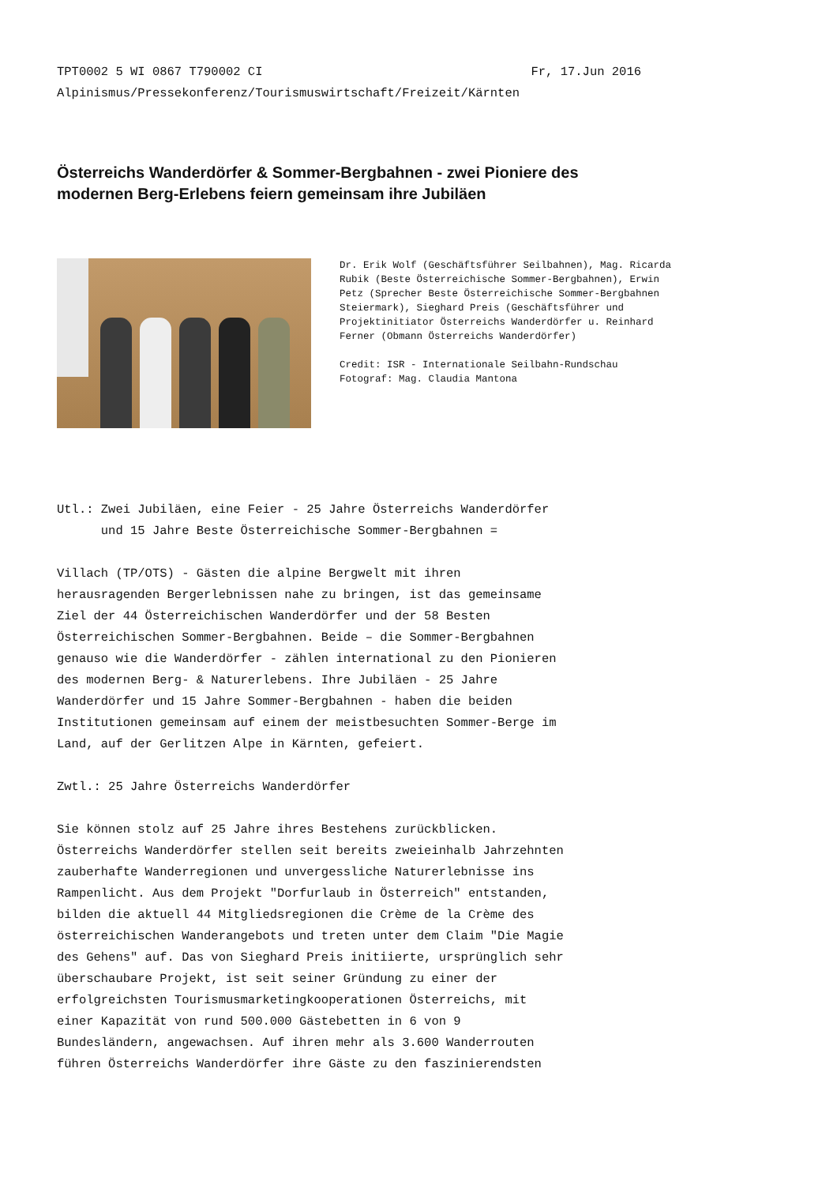TPT0002 5 WI 0867 T790002 CI Fr, 17.Jun 2016
Alpinismus/Pressekonferenz/Tourismuswirtschaft/Freizeit/Kärnten
Österreichs Wanderdörfer & Sommer-Bergbahnen - zwei Pioniere des modernen Berg-Erlebens feiern gemeinsam ihre Jubiläen
Dr. Erik Wolf (Geschäftsführer Seilbahnen), Mag. Ricarda Rubik (Beste Österreichische Sommer-Bergbahnen), Erwin Petz (Sprecher Beste Österreichische Sommer-Bergbahnen Steiermark), Sieghard Preis (Geschäftsführer und Projektinitiator Österreichs Wanderdörfer u. Reinhard Ferner (Obmann Österreichs Wanderdörfer) Credit: ISR - Internationale Seilbahn-Rundschau Fotograf: Mag. Claudia Mantona
Utl.: Zwei Jubiläen, eine Feier - 25 Jahre Österreichs Wanderdörfer und 15 Jahre Beste Österreichische Sommer-Bergbahnen = Villach (TP/OTS) - Gästen die alpine Bergwelt mit ihren herausragenden Bergerlebnissen nahe zu bringen, ist das gemeinsame Ziel der 44 Österreichischen Wanderdörfer und der 58 Besten Österreichischen Sommer-Bergbahnen. Beide – die Sommer-Bergbahnen genauso wie die Wanderdörfer - zählen international zu den Pionieren des modernen Berg- & Naturerlebens. Ihre Jubiläen - 25 Jahre Wanderdörfer und 15 Jahre Sommer-Bergbahnen - haben die beiden Institutionen gemeinsam auf einem der meistbesuchten Sommer-Berge im Land, auf der Gerlitzen Alpe in Kärnten, gefeiert. Zwtl.: 25 Jahre Österreichs Wanderdörfer Sie können stolz auf 25 Jahre ihres Bestehens zurückblicken. Österreichs Wanderdörfer stellen seit bereits zweieinhalb Jahrzehnten zauberhafte Wanderregionen und unvergessliche Naturerlebnisse ins Rampenlicht. Aus dem Projekt "Dorfurlaub in Österreich" entstanden, bilden die aktuell 44 Mitgliedsregionen die Crème de la Crème des österreichischen Wanderangebots und treten unter dem Claim "Die Magie des Gehens" auf. Das von Sieghard Preis initiierte, ursprünglich sehr überschaubare Projekt, ist seit seiner Gründung zu einer der erfolgreichsten Tourismusmarketingkooperationen Österreichs, mit einer Kapazität von rund 500.000 Gästebetten in 6 von 9 Bundesländern, angewachsen. Auf ihren mehr als 3.600 Wanderrouten führen Österreichs Wanderdörfer ihre Gäste zu den faszinierendsten